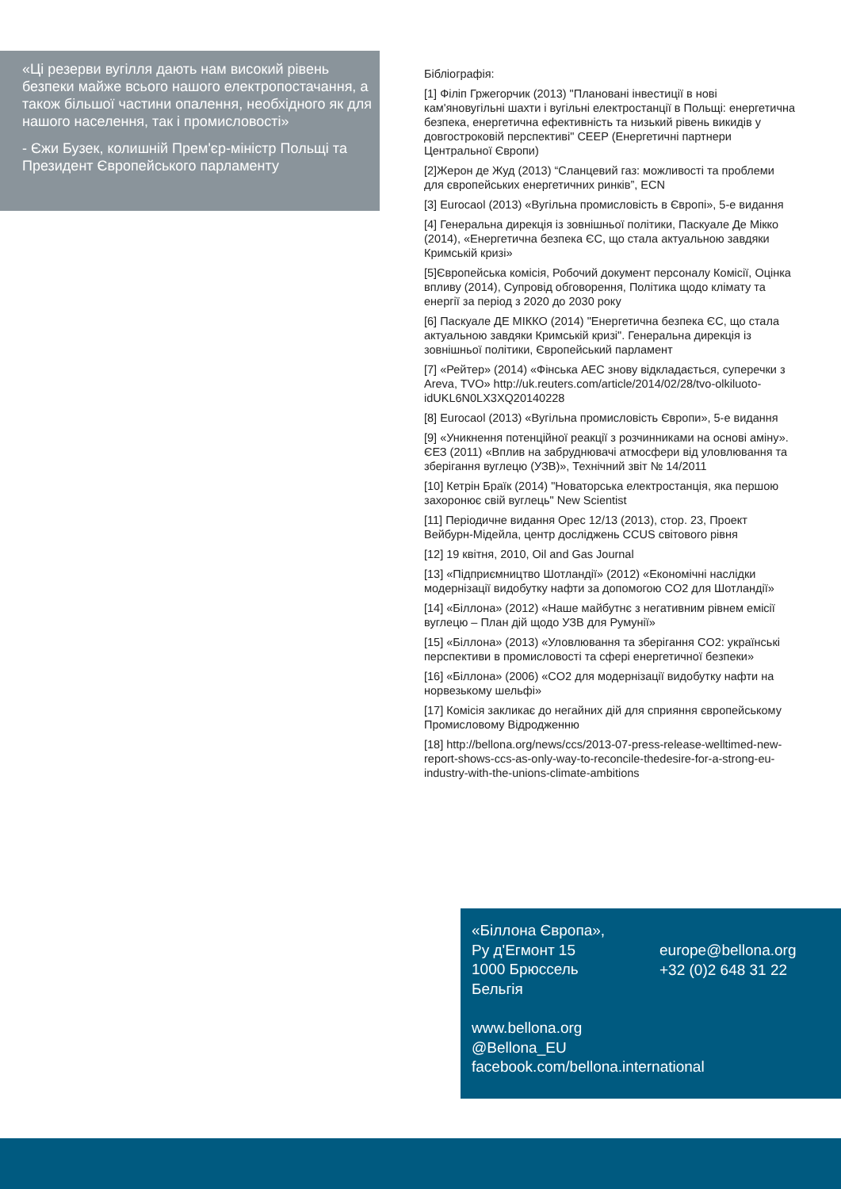«Ці резерви вугілля дають нам високий рівень безпеки майже всього нашого електропостачання, а також більшої частини опалення, необхідного як для нашого населення, так і промисловості»
- Єжи Бузек, колишній Прем'єр-міністр Польщі та Президент Європейського парламенту
Бібліографія:
[1] Філіп Гржегорчик (2013) "Плановані інвестиції в нові кам'яновугільні шахти і вугільні електростанції в Польщі: енергетична безпека, енергетична ефективність та низький рівень викидів у довгостроковій перспективі" CEEP (Енергетичні партнери Центральної Європи)
[2]Жерон де Жуд (2013) “Сланцевий газ: можливості та проблеми для європейських енергетичних ринків”, ECN
[3] Eurocaol (2013) «Вугільна промисловість в Європі», 5-е видання
[4] Генеральна дирекція із зовнішньої політики, Паскуале Де Мікко (2014), «Енергетична безпека ЄС, що стала актуальною завдяки Кримській кризі»
[5]Європейська комісія, Робочий документ персоналу Комісії, Оцінка впливу (2014), Супровід обговорення, Політика щодо клімату та енергії за період з 2020 до 2030 року
[6] Паскуале ДЕ МІККО (2014) "Енергетична безпека ЄС, що стала актуальною завдяки Кримській кризі". Генеральна дирекція із зовнішньої політики, Європейський парламент
[7] «Рейтер» (2014) «Фінська АЕС знову відкладається, суперечки з Areva, TVO» http://uk.reuters.com/article/2014/02/28/tvo-olkiluoto-idUKL6N0LX3XQ20140228
[8] Eurocaol (2013) «Вугільна промисловість Європи», 5-е видання
[9] «Уникнення потенційної реакції з розчинниками на основі аміну». ЄЕЗ (2011) «Вплив на забруднювачі атмосфери від уловлювання та зберігання вуглецю (УЗВ)», Технічний звіт № 14/2011
[10] Кетрін Браїк (2014) "Новаторська електростанція, яка першою захоронює свій вуглець" New Scientist
[11] Періодичне видання Opec 12/13 (2013), стор. 23, Проект Вейбурн-Мідейла, центр досліджень CCUS світового рівня
[12] 19 квітня, 2010, Oil and Gas Journal
[13] «Підприємництво Шотландії» (2012) «Економічні наслідки модернізації видобутку нафти за допомогою CO2 для Шотландії»
[14] «Біллона» (2012) «Наше майбутнє з негативним рівнем емісії вуглецю – План дій щодо УЗВ для Румунії»
[15] «Біллона» (2013) «Уловлювання та зберігання CO2: українські перспективи в промисловості та сфері енергетичної безпеки»
[16] «Біллона» (2006) «CO2 для модернізації видобутку нафти на норвезькому шельфі»
[17] Комісія закликає до негайних дій для сприяння європейському Промисловому Відродженню
[18] http://bellona.org/news/ccs/2013-07-press-release-welltimed-new-report-shows-ccs-as-only-way-to-reconcile-thedesire-for-a-strong-eu-industry-with-the-unions-climate-ambitions
«Біллона Європа»,
Ру д'Егмонт 15
1000 Брюссель
Бельгія
europe@bellona.org
+32 (0)2 648 31 22
www.bellona.org
@Bellona_EU
facebook.com/bellona.international